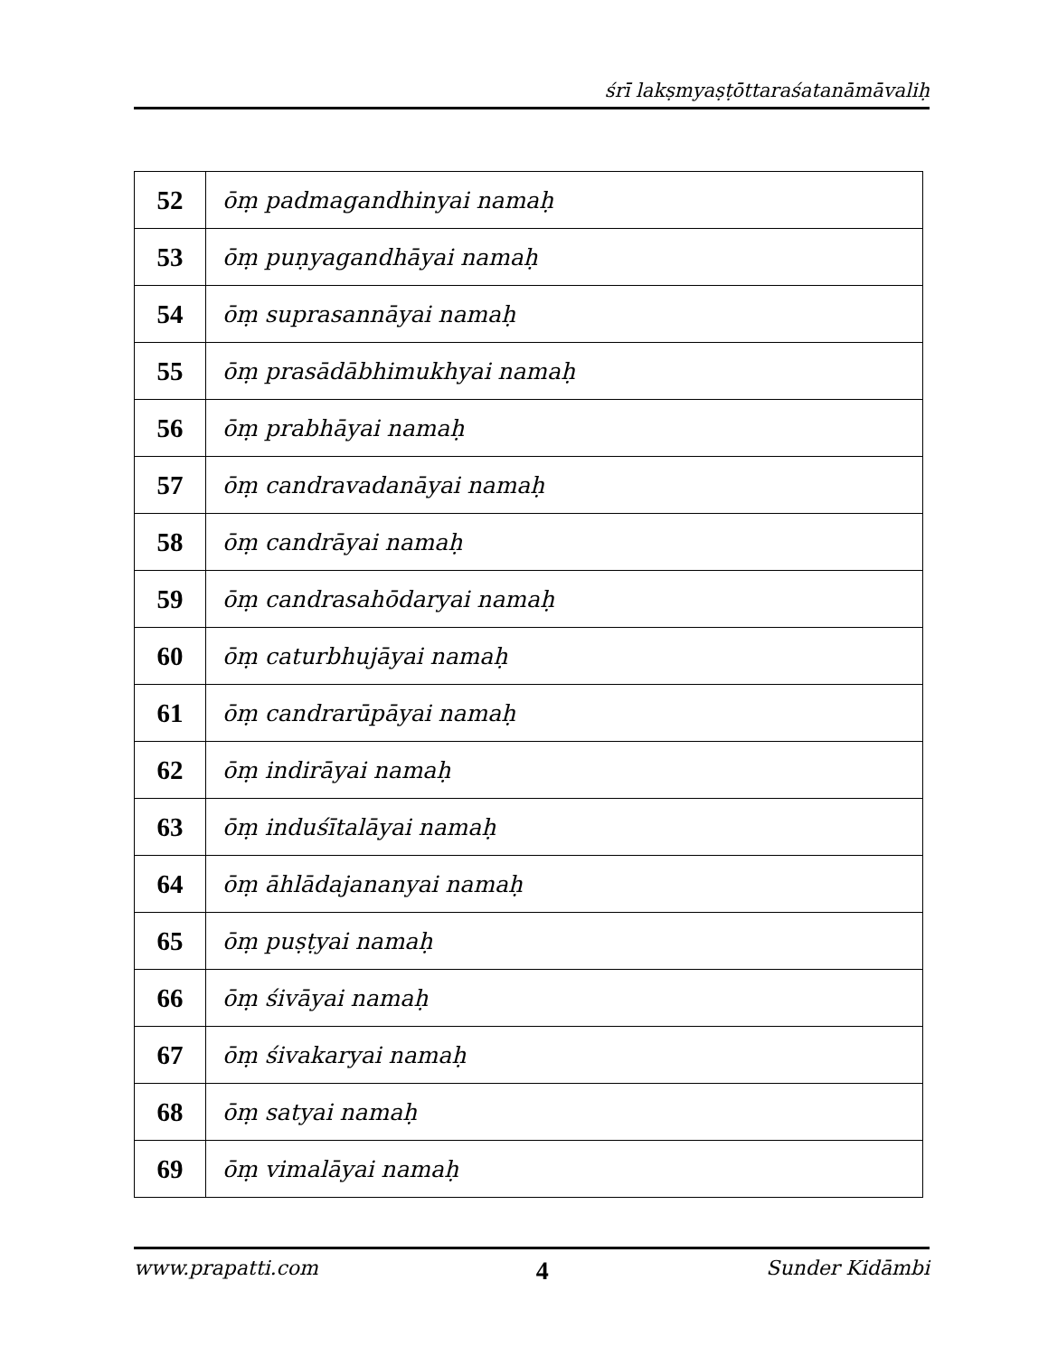śrī lakṣmyaṣṭōttaraśatanāmāvaliḥ
| 52 | ōṃ padmagandhinyai namaḥ |
| 53 | ōṃ puṇyagandhāyai namaḥ |
| 54 | ōṃ suprasannāyai namaḥ |
| 55 | ōṃ prasādābhimukhyai namaḥ |
| 56 | ōṃ prabhāyai namaḥ |
| 57 | ōṃ candravadanāyai namaḥ |
| 58 | ōṃ candrāyai namaḥ |
| 59 | ōṃ candrasahōdaryai namaḥ |
| 60 | ōṃ caturbhujāyai namaḥ |
| 61 | ōṃ candrarūpāyai namaḥ |
| 62 | ōṃ indirāyai namaḥ |
| 63 | ōṃ induśītalāyai namaḥ |
| 64 | ōṃ āhlādajananyai namaḥ |
| 65 | ōṃ puṣṭyai namaḥ |
| 66 | ōṃ śivāyai namaḥ |
| 67 | ōṃ śivakaryai namaḥ |
| 68 | ōṃ satyai namaḥ |
| 69 | ōṃ vimalāyai namaḥ |
www.prapatti.com 4 Sunder Kidāmbi